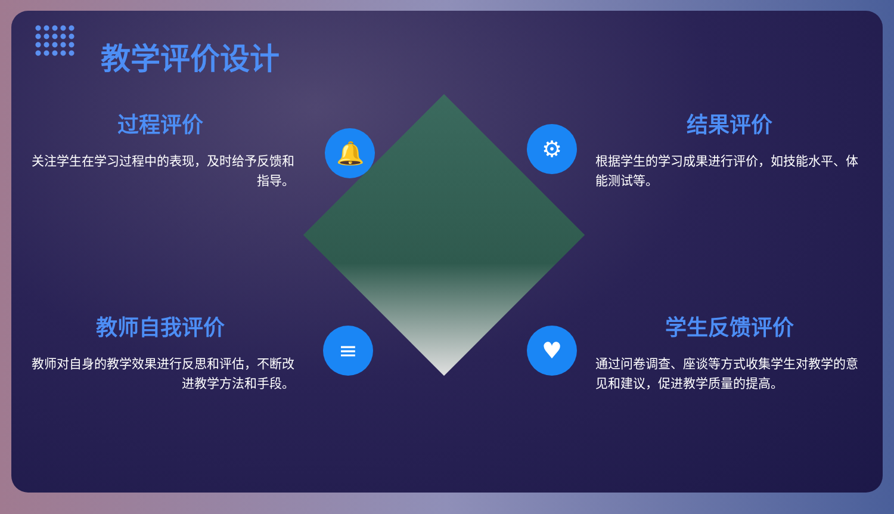教学评价设计
过程评价
关注学生在学习过程中的表现，及时给予反馈和指导。
结果评价
根据学生的学习成果进行评价，如技能水平、体能测试等。
教师自我评价
教师对自身的教学效果进行反思和评估，不断改进教学方法和手段。
学生反馈评价
通过问卷调查、座谈等方式收集学生对教学的意见和建议，促进教学质量的提高。
🔔 ⚙
≡ ♥